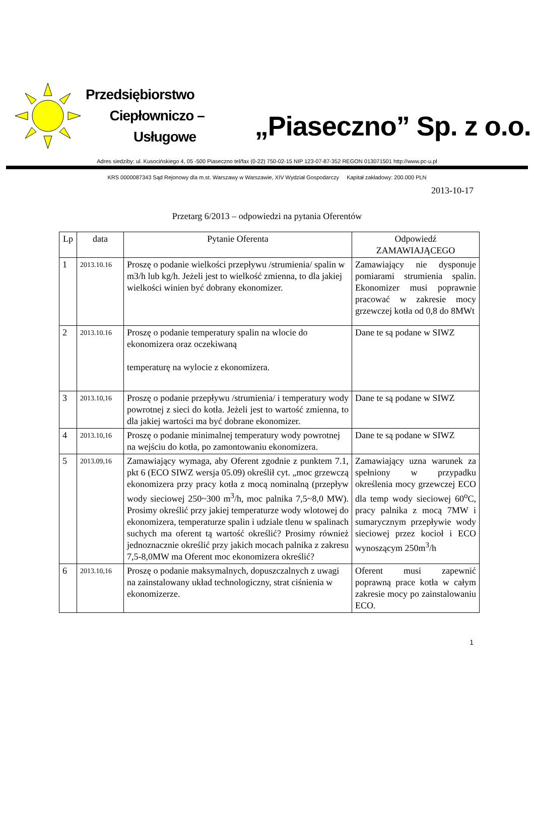Przedsiębiorstwo
Ciepłowniczo –
Usługowe
„Piaseczno” Sp. z o.o.
Adres siedziby: ul. Kusocińskiego 4, 05 -500 Piaseczno tel/fax (0-22) 750-02-15 NIP 123-07-87-352 REGON 013071501 http://www.pc-u.pl
KRS 0000087343 Sąd Rejonowy dla m.st. Warszawy w Warszawie, XIV Wydział Gospodarczy Kapitał zakładowy: 200.000 PLN
2013-10-17
Przetarg 6/2013 – odpowiedzi na pytania Oferentów
| Lp | data | Pytanie Oferenta | Odpowiedź ZAMAWIAJĄCEGO |
| --- | --- | --- | --- |
| 1 | 2013.10.16 | Proszę o podanie wielkości przepływu /strumienia/ spalin w m3/h lub kg/h. Jeżeli jest to wielkość zmienna, to dla jakiej wielkości winien być dobrany ekonomizer. | Zamawiający nie dysponuje pomiarami strumienia spalin. Ekonomizer musi poprawnie pracować w zakresie mocy grzewczej kotła od 0,8 do 8MWt |
| 2 | 2013.10.16 | Proszę o podanie temperatury spalin na wlocie do ekonomizera oraz oczekiwaną temperaturę na wylocie z ekonomizera. | Dane te są podane w SIWZ |
| 3 | 2013.10,16 | Proszę o podanie przepływu /strumienia/ i temperatury wody powrotnej z sieci do kotła. Jeżeli jest to wartość zmienna, to dla jakiej wartości ma być dobrane ekonomizer. | Dane te są podane w SIWZ |
| 4 | 2013.10,16 | Proszę o podanie minimalnej temperatury wody powrotnej na wejściu do kotła, po zamontowaniu ekonomizera. | Dane te są podane w SIWZ |
| 5 | 2013.09,16 | Zamawiający wymaga, aby Oferent zgodnie z punktem 7.1, pkt 6 (ECO SIWZ wersja 05.09) określił cyt. „moc grzewczą ekonomizera przy pracy kotła z mocą nominalną (przepływ wody sieciowej 250~300 m<sup>3</sup>/h, moc palnika 7,5~8,0 MW). Prosimy określić przy jakiej temperaturze wody wlotowej do ekonomizera, temperaturze spalin i udziale tlenu w spalinach suchych ma oferent tą wartość określić? Prosimy również jednoznacznie określić przy jakich mocach palnika z zakresu 7,5-8,0MW ma Oferent moc ekonomizera określić? | Zamawiający uzna warunek za spełniony w przypadku określenia mocy grzewczej ECO dla temp wody sieciowej 60<sup>o</sup>C, pracy palnika z mocą 7MW i sumarycznym przepływie wody sieciowej przez kocioł i ECO wynoszącym 250m<sup>3</sup>/h |
| 6 | 2013.10,16 | Proszę o podanie maksymalnych, dopuszczalnych z uwagi na zainstalowany układ technologiczny, strat ciśnienia w ekonomizerze. | Oferent musi zapewnić poprawną prace kotła w całym zakresie mocy po zainstalowaniu ECO. |
1